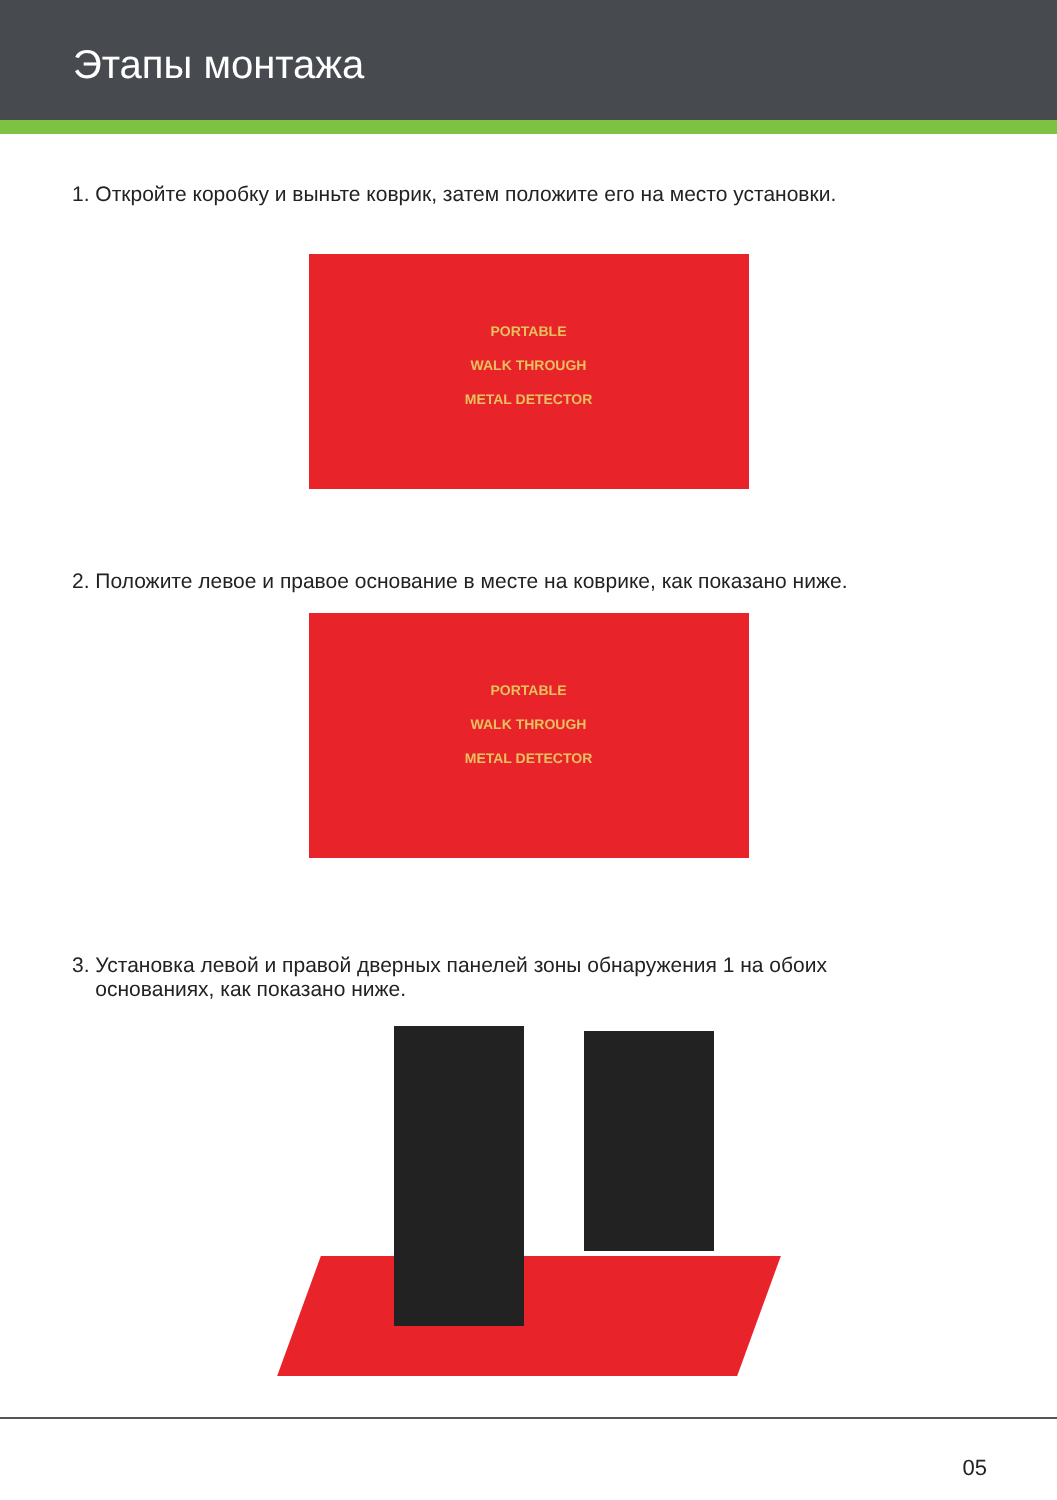Этапы монтажа
1. Откройте коробку и выньте коврик, затем положите его на место установки.
PORTABLE
WALK THROUGH
METAL DETECTOR
2. Положите левое и правое основание в месте на коврике, как показано ниже.
PORTABLE
WALK THROUGH
METAL DETECTOR
3. Установка левой и правой дверных панелей зоны обнаружения 1 на обоих
основаниях, как показано ниже.
05